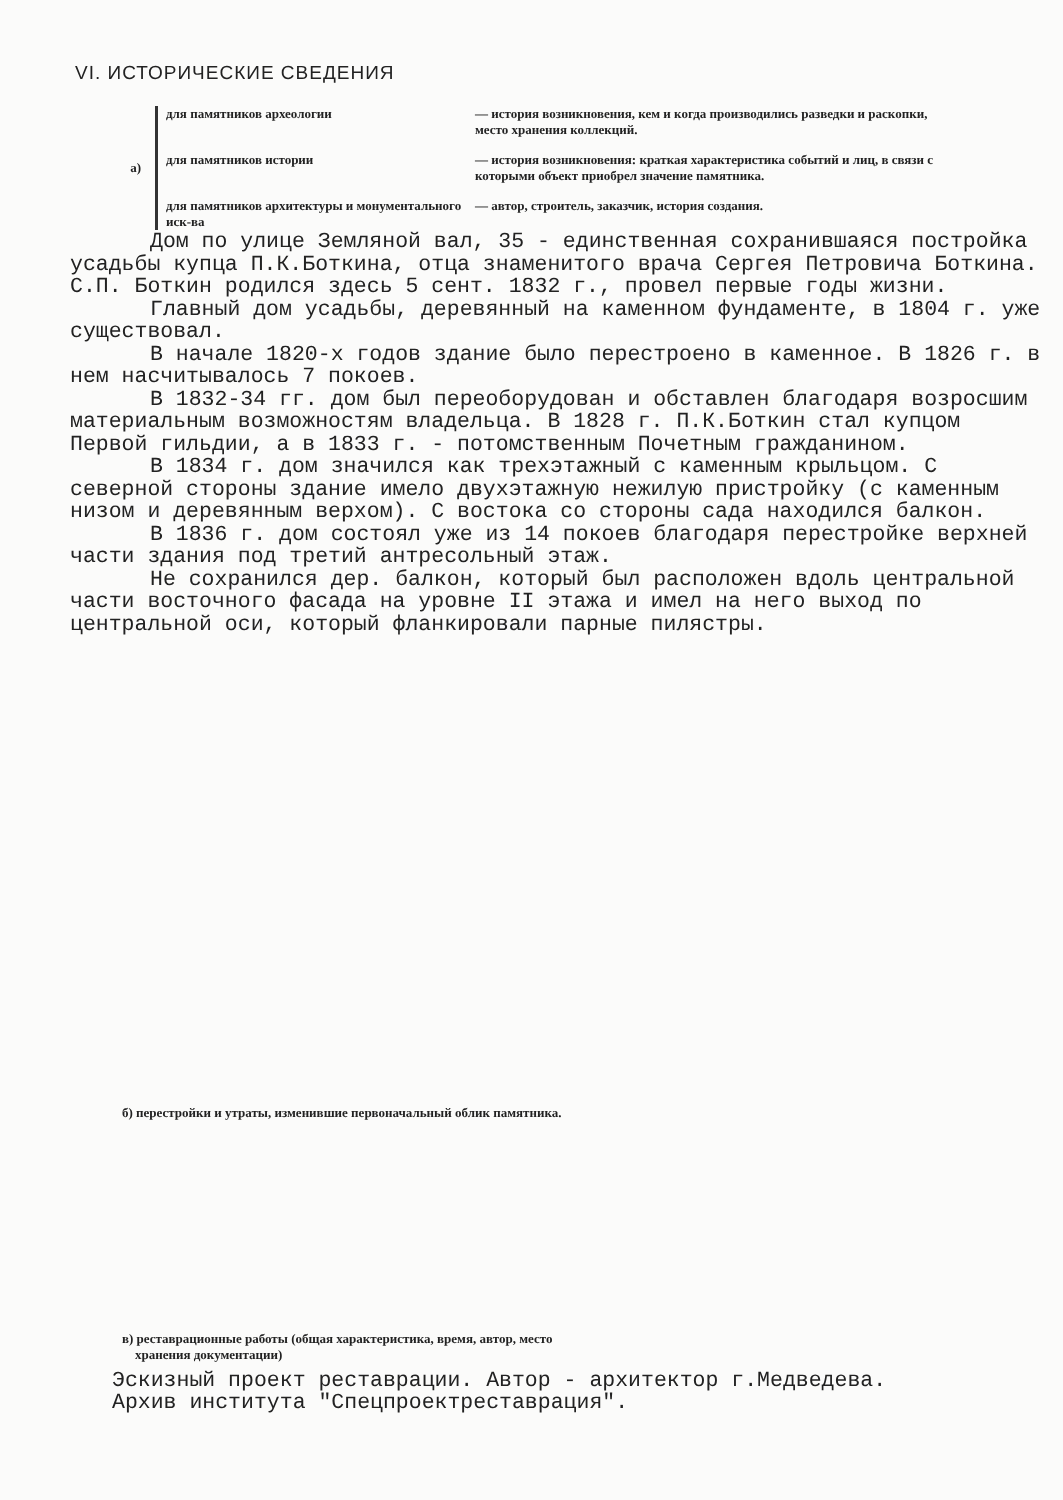VI. ИСТОРИЧЕСКИЕ СВЕДЕНИЯ
а)
для памятников археологии
— история возникновения, кем и когда производились разведки и раскопки, место хранения коллекций.
для памятников истории
— история возникновения: краткая характеристика событий и лиц, в связи с которыми объект приобрел значение памятника.
для памятников архитектуры и монументального иск-ва
— автор, строитель, заказчик, история создания.
Дом по улице Земляной вал, 35 - единственная сохранившаяся постройка усадьбы купца П.К.Боткина, отца знаменитого врача Сергея Петровича Боткина. С.П. Боткин родился здесь 5 сент. 1832 г., провел первые годы жизни.
Главный дом усадьбы, деревянный на каменном фундаменте, в 1804 г. уже существовал.
В начале 1820-х годов здание было перестроено в каменное. В 1826 г. в нем насчитывалось 7 покоев.
В 1832-34 гг. дом был переоборудован и обставлен благодаря возросшим материальным возможностям владельца. В 1828 г. П.К.Боткин стал купцом Первой гильдии, а в 1833 г. - потомственным Почетным гражданином.
В 1834 г. дом значился как трехэтажный с каменным крыльцом. С северной стороны здание имело двухэтажную нежилую пристройку (с каменным низом и деревянным верхом). С востока со стороны сада находился балкон.
В 1836 г. дом состоял уже из 14 покоев благодаря перестройке верхней части здания под третий антресольный этаж.
Не сохранился дер. балкон, который был расположен вдоль центральной части восточного фасада на уровне II этажа и имел на него выход по центральной оси, который фланкировали парные пилястры.
б) перестройки и утраты, изменившие первоначальный облик памятника.
в) реставрационные работы (общая характеристика, время, автор, место
хранения документации)
Эскизный проект реставрации. Автор - архитектор г.Медведева.
Архив института "Спецпроектреставрация".